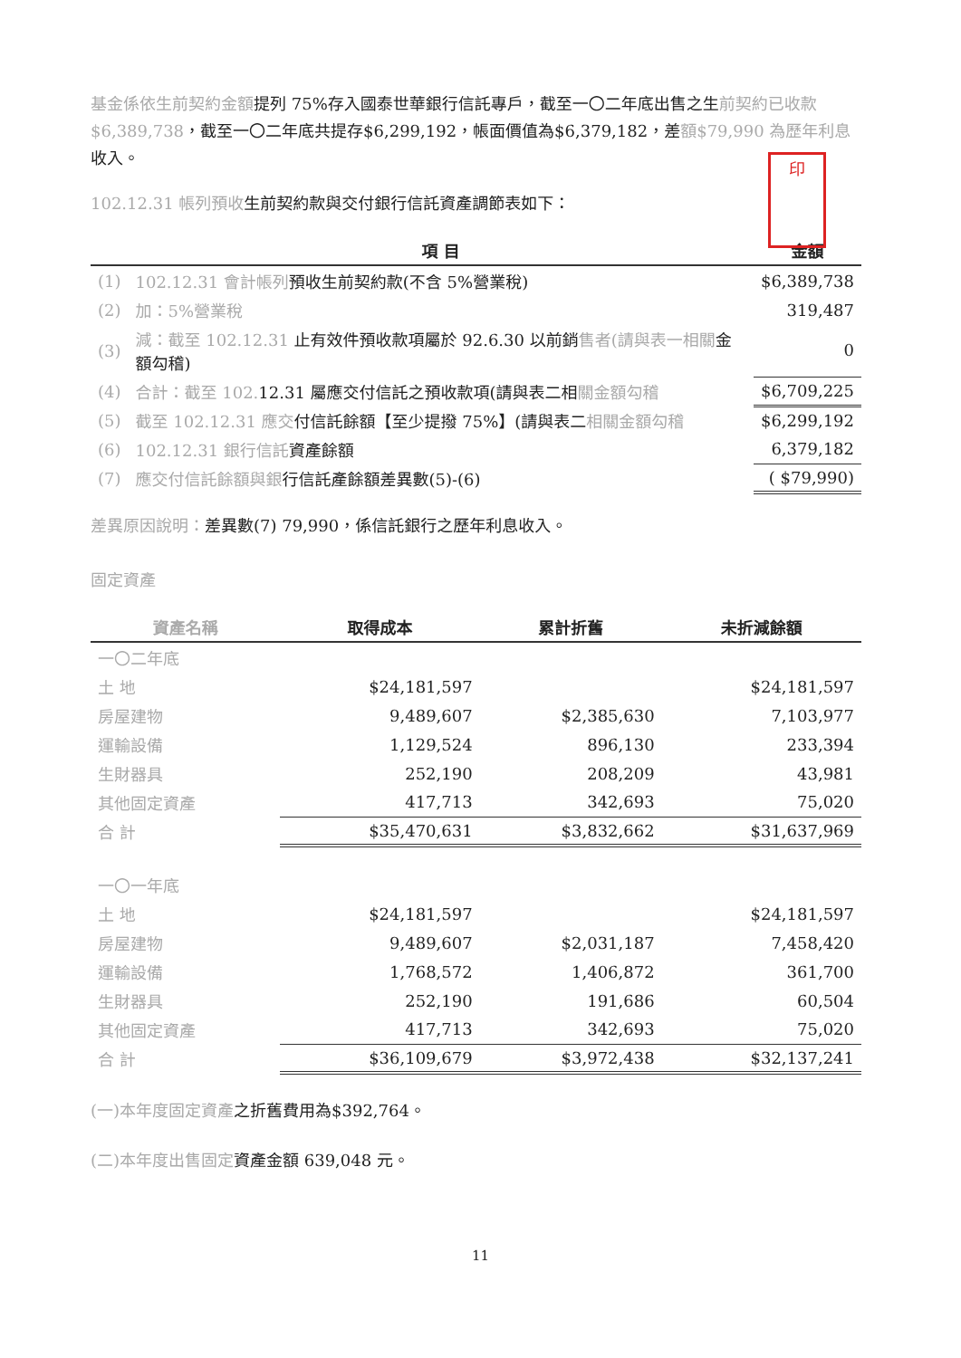基金係依生前契約金額提列 75%存入國泰世華銀行信託專戶，截至一〇二年底出售之生前契約已收款$6,389,738，截至一〇二年底共提存$6,299,192，帳面價值為$6,379,182，差額$79,990 為歷年利息收入。
印
102.12.31 帳列預收生前契約款與交付銀行信託資產調節表如下：
| | 項 目 | 金額 |
| --- | --- | --- |
| (1) | 102.12.31 會計帳列 預收生前契約款(不含 5%營業稅) | $6,389,738 |
| (2) | 加：5%營業稅 | 319,487 |
| (3) | 減：截至 102.12.31 止有效件預收款項屬於 92.6.30 以前銷 售者(請與表一相關 金額勾稽) | 0 |
| (4) | 合計：截至 102. 12.31 屬應交付信託之預收款項(請與表二相 關金額勾稽 | $6,709,225 |
| (5) | 截至 102.12.31 應交 付信託餘額【至少提撥 75%】(請與表二 相關金額勾稽 | $6,299,192 |
| (6) | 102.12.31 銀行信託 資產餘額 | 6,379,182 |
| (7) | 應交付信託餘額與銀 行信託產餘額差異數(5)-(6) | ( $79,990) |
差異原因說明：差異數(7) 79,990，係信託銀行之歷年利息收入。
固定資產
| 資產名稱 | 取得成本 | 累計折舊 | 未折減餘額 |
| --- | --- | --- | --- |
| 一〇二年底 | | | |
| 土 地 | $24,181,597 | | $24,181,597 |
| 房屋建物 | 9,489,607 | $2,385,630 | 7,103,977 |
| 運輸設備 | 1,129,524 | 896,130 | 233,394 |
| 生財器具 | 252,190 | 208,209 | 43,981 |
| 其他固定資產 | 417,713 | 342,693 | 75,020 |
| 合 計 | $35,470,631 | $3,832,662 | $31,637,969 |
| 一〇一年底 | | | |
| 土 地 | $24,181,597 | | $24,181,597 |
| 房屋建物 | 9,489,607 | $2,031,187 | 7,458,420 |
| 運輸設備 | 1,768,572 | 1,406,872 | 361,700 |
| 生財器具 | 252,190 | 191,686 | 60,504 |
| 其他固定資產 | 417,713 | 342,693 | 75,020 |
| 合 計 | $36,109,679 | $3,972,438 | $32,137,241 |
(一)本年度固定資產之折舊費用為$392,764。
(二)本年度出售固定資產金額 639,048 元。
11